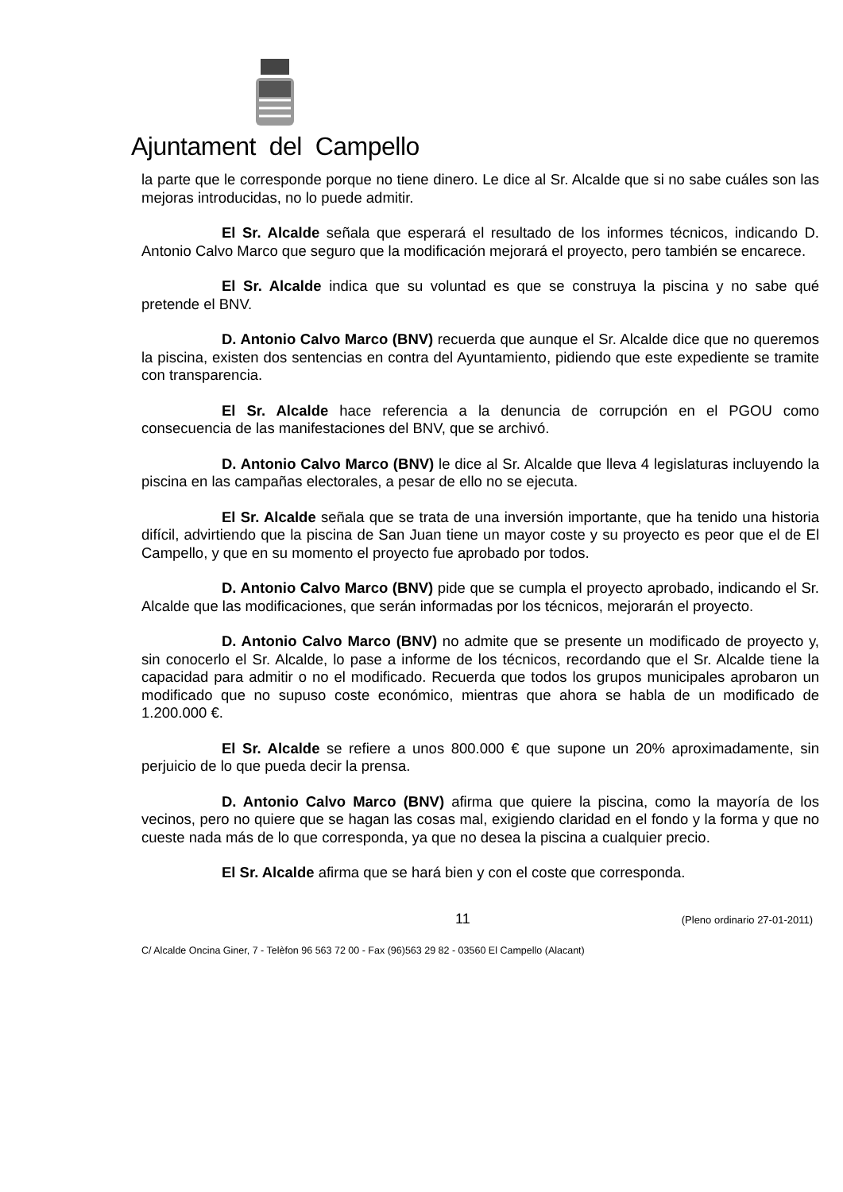Ajuntament del Campello
la parte que le corresponde porque no tiene dinero. Le dice al Sr. Alcalde que si no sabe cuáles son las mejoras introducidas, no lo puede admitir.
El Sr. Alcalde señala que esperará el resultado de los informes técnicos, indicando D. Antonio Calvo Marco que seguro que la modificación mejorará el proyecto, pero también se encarece.
El Sr. Alcalde indica que su voluntad es que se construya la piscina y no sabe qué pretende el BNV.
D. Antonio Calvo Marco (BNV) recuerda que aunque el Sr. Alcalde dice que no queremos la piscina, existen dos sentencias en contra del Ayuntamiento, pidiendo que este expediente se tramite con transparencia.
El Sr. Alcalde hace referencia a la denuncia de corrupción en el PGOU como consecuencia de las manifestaciones del BNV, que se archivó.
D. Antonio Calvo Marco (BNV) le dice al Sr. Alcalde que lleva 4 legislaturas incluyendo la piscina en las campañas electorales, a pesar de ello no se ejecuta.
El Sr. Alcalde señala que se trata de una inversión importante, que ha tenido una historia difícil, advirtiendo que la piscina de San Juan tiene un mayor coste y su proyecto es peor que el de El Campello, y que en su momento el proyecto fue aprobado por todos.
D. Antonio Calvo Marco (BNV) pide que se cumpla el proyecto aprobado, indicando el Sr. Alcalde que las modificaciones, que serán informadas por los técnicos, mejorarán el proyecto.
D. Antonio Calvo Marco (BNV) no admite que se presente un modificado de proyecto y, sin conocerlo el Sr. Alcalde, lo pase a informe de los técnicos, recordando que el Sr. Alcalde tiene la capacidad para admitir o no el modificado. Recuerda que todos los grupos municipales aprobaron un modificado que no supuso coste económico, mientras que ahora se habla de un modificado de 1.200.000 €.
El Sr. Alcalde se refiere a unos 800.000 € que supone un 20% aproximadamente, sin perjuicio de lo que pueda decir la prensa.
D. Antonio Calvo Marco (BNV) afirma que quiere la piscina, como la mayoría de los vecinos, pero no quiere que se hagan las cosas mal, exigiendo claridad en el fondo y la forma y que no cueste nada más de lo que corresponda, ya que no desea la piscina a cualquier precio.
El Sr. Alcalde afirma que se hará bien y con el coste que corresponda.
11 (Pleno ordinario 27-01-2011)
C/ Alcalde Oncina Giner, 7 - Telèfon 96 563 72 00 - Fax (96)563 29 82 - 03560 El Campello (Alacant)